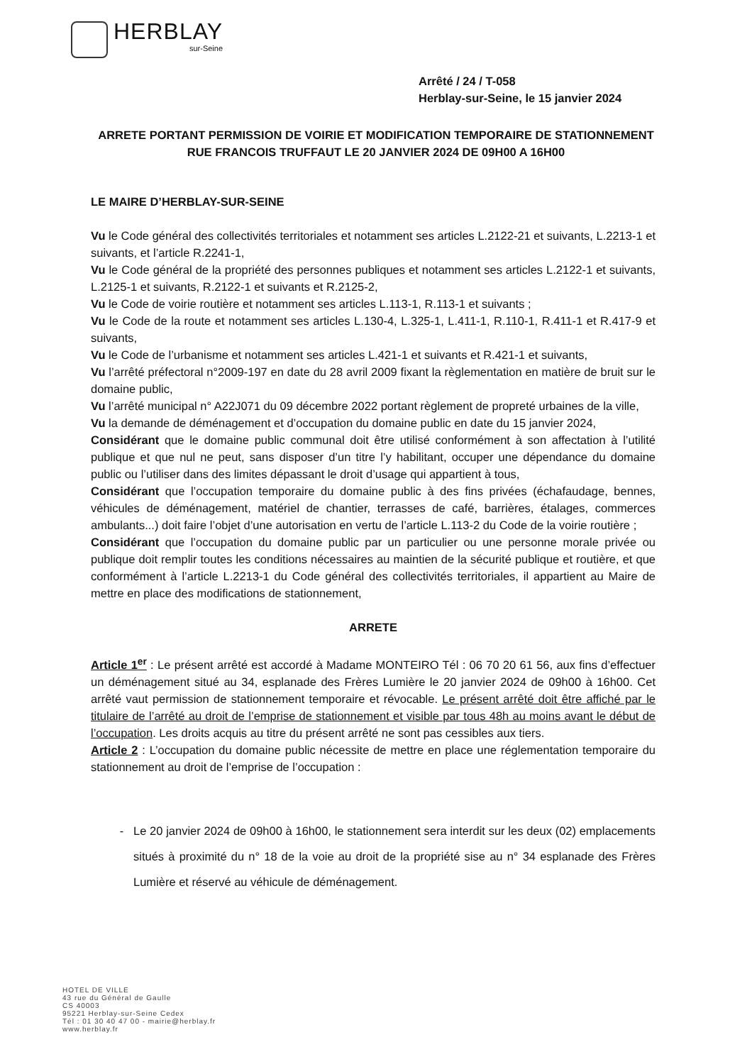HERBLAY
sur-Seine
Arrêté / 24 / T-058
Herblay-sur-Seine, le 15 janvier 2024
ARRETE PORTANT PERMISSION DE VOIRIE ET MODIFICATION TEMPORAIRE DE STATIONNEMENT
RUE FRANCOIS TRUFFAUT LE 20 JANVIER 2024 DE 09H00 A 16H00
LE MAIRE D’HERBLAY-SUR-SEINE
Vu le Code général des collectivités territoriales et notamment ses articles L.2122-21 et suivants, L.2213-1 et suivants, et l’article R.2241-1,
Vu le Code général de la propriété des personnes publiques et notamment ses articles L.2122-1 et suivants, L.2125-1 et suivants, R.2122-1 et suivants et R.2125-2,
Vu le Code de voirie routière et notamment ses articles L.113-1, R.113-1 et suivants ;
Vu le Code de la route et notamment ses articles L.130-4, L.325-1, L.411-1, R.110-1, R.411-1 et R.417-9 et suivants,
Vu le Code de l’urbanisme et notamment ses articles L.421-1 et suivants et R.421-1 et suivants,
Vu l’arrêté préfectoral n°2009-197 en date du 28 avril 2009 fixant la règlementation en matière de bruit sur le domaine public,
Vu l’arrêté municipal n° A22J071 du 09 décembre 2022 portant règlement de propreté urbaines de la ville,
Vu la demande de déménagement et d’occupation du domaine public en date du 15 janvier 2024,
Considérant que le domaine public communal doit être utilisé conformément à son affectation à l’utilité publique et que nul ne peut, sans disposer d’un titre l’y habilitant, occuper une dépendance du domaine public ou l’utiliser dans des limites dépassant le droit d’usage qui appartient à tous,
Considérant que l’occupation temporaire du domaine public à des fins privées (échafaudage, bennes, véhicules de déménagement, matériel de chantier, terrasses de café, barrières, étalages, commerces ambulants...) doit faire l’objet d’une autorisation en vertu de l’article L.113-2 du Code de la voirie routière ;
Considérant que l’occupation du domaine public par un particulier ou une personne morale privée ou publique doit remplir toutes les conditions nécessaires au maintien de la sécurité publique et routière, et que conformément à l’article L.2213-1 du Code général des collectivités territoriales, il appartient au Maire de mettre en place des modifications de stationnement,
ARRETE
Article 1<sup>er</sup> : Le présent arrêté est accordé à Madame MONTEIRO Tél : 06 70 20 61 56, aux fins d’effectuer un déménagement situé au 34, esplanade des Frères Lumière le 20 janvier 2024 de 09h00 à 16h00. Cet arrêté vaut permission de stationnement temporaire et révocable. Le présent arrêté doit être affiché par le titulaire de l’arrêté au droit de l’emprise de stationnement et visible par tous 48h au moins avant le début de l’occupation. Les droits acquis au titre du présent arrêté ne sont pas cessibles aux tiers.
Article 2 : L’occupation du domaine public nécessite de mettre en place une réglementation temporaire du stationnement au droit de l’emprise de l’occupation :
Le 20 janvier 2024 de 09h00 à 16h00, le stationnement sera interdit sur les deux (02) emplacements situés à proximité du n° 18 de la voie au droit de la propriété sise au n° 34 esplanade des Frères Lumière et réservé au véhicule de déménagement.
HOTEL DE VILLE
43 rue du Général de Gaulle
CS 40003
95221 Herblay-sur-Seine Cedex
Tél : 01 30 40 47 00 - mairie@herblay.fr
www.herblay.fr